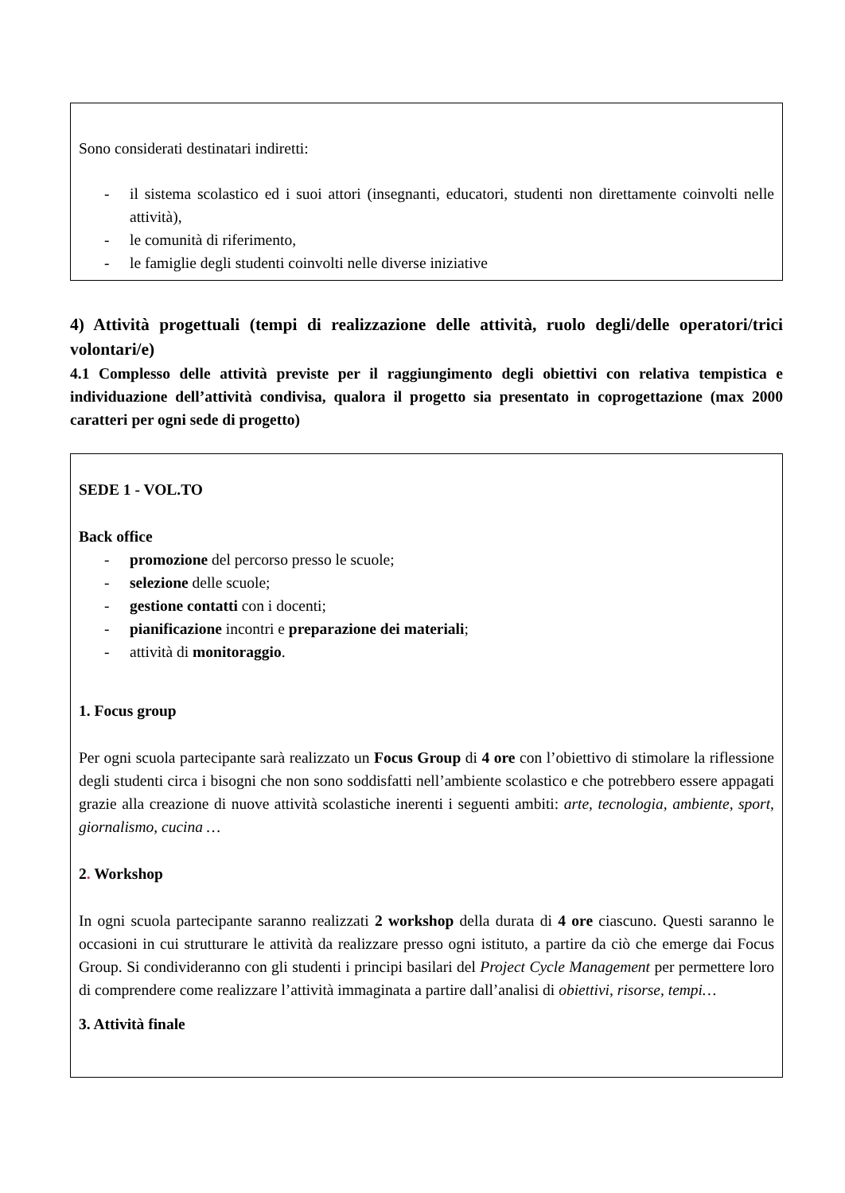Sono considerati destinatari indiretti:
- il sistema scolastico ed i suoi attori (insegnanti, educatori, studenti non direttamente coinvolti nelle attività),
- le comunità di riferimento,
- le famiglie degli studenti coinvolti nelle diverse iniziative
4) Attività progettuali (tempi di realizzazione delle attività, ruolo degli/delle operatori/trici volontari/e)
4.1 Complesso delle attività previste per il raggiungimento degli obiettivi con relativa tempistica e individuazione dell’attività condivisa, qualora il progetto sia presentato in coprogettazione (max 2000 caratteri per ogni sede di progetto)
SEDE 1 - VOL.TO
Back office
- promozione del percorso presso le scuole;
- selezione delle scuole;
- gestione contatti con i docenti;
- pianificazione incontri e preparazione dei materiali;
- attività di monitoraggio.
1. Focus group
Per ogni scuola partecipante sarà realizzato un Focus Group di 4 ore con l’obiettivo di stimolare la riflessione degli studenti circa i bisogni che non sono soddisfatti nell’ambiente scolastico e che potrebbero essere appagati grazie alla creazione di nuove attività scolastiche inerenti i seguenti ambiti: arte, tecnologia, ambiente, sport, giornalismo, cucina …
2. Workshop
In ogni scuola partecipante saranno realizzati 2 workshop della durata di 4 ore ciascuno. Questi saranno le occasioni in cui strutturare le attività da realizzare presso ogni istituto, a partire da ciò che emerge dai Focus Group. Si condivideranno con gli studenti i principi basilari del Project Cycle Management per permettere loro di comprendere come realizzare l’attività immaginata a partire dall’analisi di obiettivi, risorse, tempi…
3. Attività finale